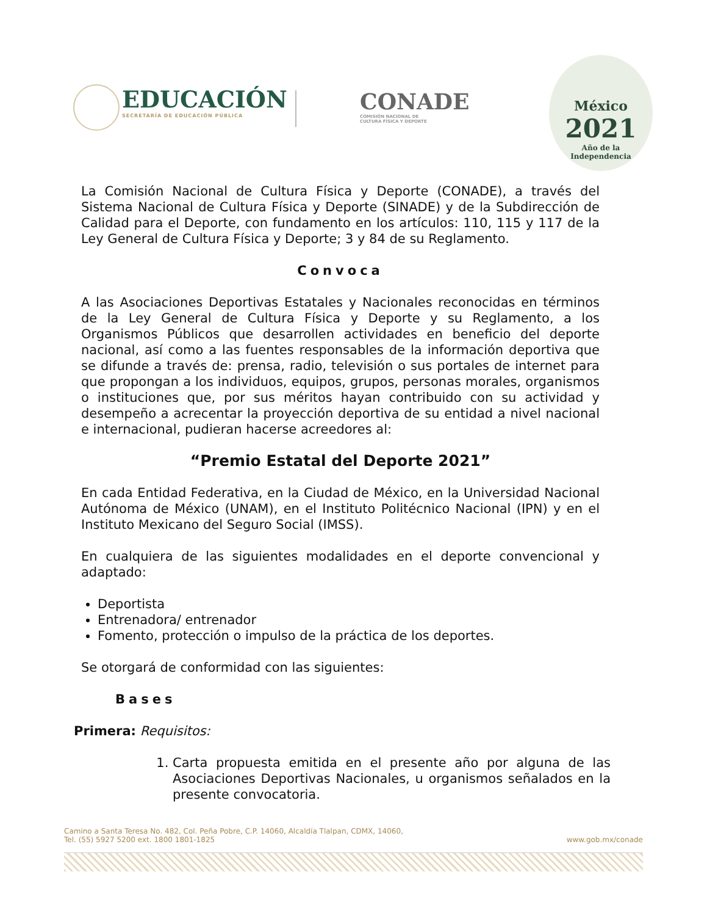EDUCACIÓN
SECRETARÍA DE EDUCACIÓN PÚBLICA
CONADE
COMISIÓN NACIONAL DE
CULTURA FÍSICA Y DEPORTE
México
2021
Año de la
Independencia
La Comisión Nacional de Cultura Física y Deporte (CONADE), a través del Sistema Nacional de Cultura Física y Deporte (SINADE) y de la Subdirección de Calidad para el Deporte, con fundamento en los artículos: 110, 115 y 117 de la Ley General de Cultura Física y Deporte; 3 y 84 de su Reglamento.
Convoca
A las Asociaciones Deportivas Estatales y Nacionales reconocidas en términos de la Ley General de Cultura Física y Deporte y su Reglamento, a los Organismos Públicos que desarrollen actividades en beneficio del deporte nacional, así como a las fuentes responsables de la información deportiva que se difunde a través de: prensa, radio, televisión o sus portales de internet para que propongan a los individuos, equipos, grupos, personas morales, organismos o instituciones que, por sus méritos hayan contribuido con su actividad y desempeño a acrecentar la proyección deportiva de su entidad a nivel nacional e internacional, pudieran hacerse acreedores al:
“Premio Estatal del Deporte 2021”
En cada Entidad Federativa, en la Ciudad de México, en la Universidad Nacional Autónoma de México (UNAM), en el Instituto Politécnico Nacional (IPN) y en el Instituto Mexicano del Seguro Social (IMSS).
En cualquiera de las siguientes modalidades en el deporte convencional y adaptado:
Deportista
Entrenadora/ entrenador
Fomento, protección o impulso de la práctica de los deportes.
Se otorgará de conformidad con las siguientes:
Bases
Primera: Requisitos:
1. Carta propuesta emitida en el presente año por alguna de las Asociaciones Deportivas Nacionales, u organismos señalados en la presente convocatoria.
Camino a Santa Teresa No. 482, Col. Peña Pobre, C.P. 14060, Alcaldía Tlalpan, CDMX, 14060,
Tel. (55) 5927 5200 ext. 1800 1801-1825
www.gob.mx/conade